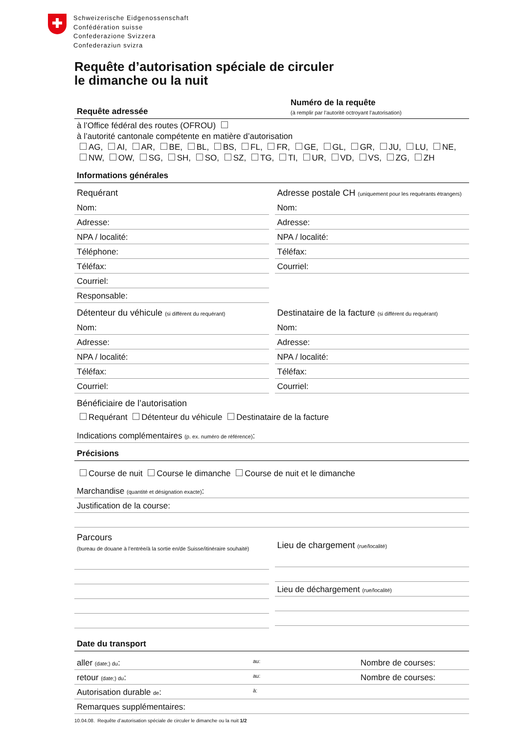Schweizerische Eidgenossenschaft
Confédération suisse
Confederazione Svizzera
Confederaziun svizra
Requête d’autorisation spéciale de circuler
le dimanche ou la nuit
Requête adressée Numéro de la requête
(à remplir par l’autorité octroyant l’autorisation)
à l’Office fédéral des routes (OFROU)
à l’autorité cantonale compétente en matière d’autorisation
AG, AI, AR, BE, BL, BS, FL, FR, GE, GL, GR, JU, LU, NE,
NW, OW, SG, SH, SO, SZ, TG, TI, UR, VD, VS, ZG, ZH
Informations générales
Requérant
Nom:
Adresse:
NPA / localité:
Téléphone:
Téléfax:
Courriel:
Responsable:
Adresse postale CH (uniquement pour les requérants étrangers)
Nom:
Adresse:
NPA / localité:
Téléfax:
Courriel:
Détenteur du véhicule (si différent du requérant)
Nom:
Adresse:
NPA / localité:
Téléfax:
Courriel:
Destinataire de la facture (si différent du requérant)
Nom:
Adresse:
NPA / localité:
Téléfax:
Courriel:
Bénéficiaire de l’autorisation
Requérant Détenteur du véhicule Destinataire de la facture
Indications complémentaires (p. ex. numéro de référence):
Précisions
Course de nuit Course le dimanche Course de nuit et le dimanche
Marchandise (quantité et désignation exacte):
Justification de la course:
Parcours
(bureau de douane à l’entrée/à la sortie en/de Suisse/itinéraire souhaité)
Lieu de chargement (rue/localité)
Lieu de déchargement (rue/localité)
Date du transport
aller (date;) du: au: Nombre de courses:
retour (date;) du: au: Nombre de courses:
Autorisation durable de: à:
Remarques supplémentaires:
10.04.08. Requête d’autorisation spéciale de circuler le dimanche ou la nuit 1/2